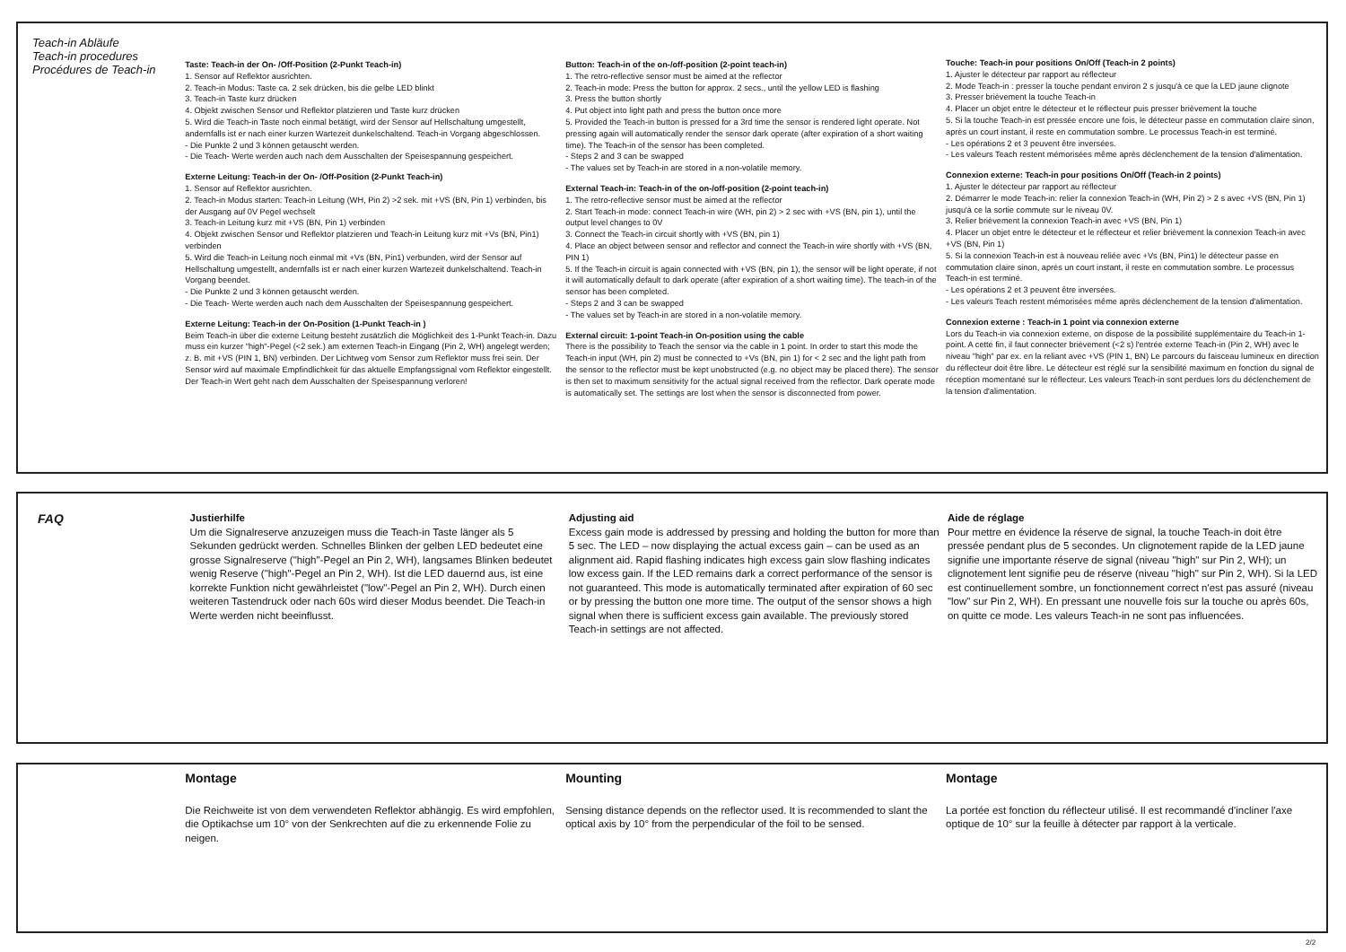Teach-in Abläufe
Teach-in procedures
Procédures de Teach-in
Taste: Teach-in der On- /Off-Position (2-Punkt Teach-in)
1. Sensor auf Reflektor ausrichten.
2. Teach-in Modus: Taste ca. 2 sek drücken, bis die gelbe LED blinkt
3. Teach-in Taste kurz drücken
4. Objekt zwischen Sensor und Reflektor platzieren und Taste kurz drücken
5. Wird die Teach-in Taste noch einmal betätigt, wird der Sensor auf Hellschaltung umgestellt, andernfalls ist er nach einer kurzen Wartezeit dunkelschaltend. Teach-in Vorgang abgeschlossen.
- Die Punkte 2 und 3 können getauscht werden.
- Die Teach- Werte werden auch nach dem Ausschalten der Speisespannung gespeichert.
Externe Leitung: Teach-in der On- /Off-Position (2-Punkt Teach-in)
1. Sensor auf Reflektor ausrichten.
2. Teach-in Modus starten: Teach-in Leitung (WH, Pin 2) >2 sek. mit +VS (BN, Pin 1) verbinden, bis der Ausgang auf 0V Pegel wechselt
3. Teach-in Leitung kurz mit +VS (BN, Pin 1) verbinden
4. Objekt zwischen Sensor und Reflektor platzieren und Teach-in Leitung kurz mit +Vs (BN, Pin1) verbinden
5. Wird die Teach-in Leitung noch einmal mit +Vs (BN, Pin1) verbunden, wird der Sensor auf Hellschaltung umgestellt, andernfalls ist er nach einer kurzen Wartezeit dunkelschaltend. Teach-in Vorgang beendet.
- Die Punkte 2 und 3 können getauscht werden.
- Die Teach- Werte werden auch nach dem Ausschalten der Speisespannung gespeichert.
Externe Leitung: Teach-in der On-Position (1-Punkt Teach-in )
Beim Teach-in über die externe Leitung besteht zusätzlich die Möglichkeit des 1-Punkt Teach-in. Dazu muss ein kurzer "high"-Pegel (<2 sek.) am externen Teach-in Eingang (Pin 2, WH) angelegt werden; z. B. mit +VS (PIN 1, BN) verbinden. Der Lichtweg vom Sensor zum Reflektor muss frei sein. Der Sensor wird auf maximale Empfindlichkeit für das aktuelle Empfangssignal vom Reflektor eingestellt. Der Teach-in Wert geht nach dem Ausschalten der Speisespannung verloren!
Button: Teach-in of the on-/off-position (2-point teach-in)
1. The retro-reflective sensor must be aimed at the reflector
2. Teach-in mode: Press the button for approx. 2 secs., until the yellow LED is flashing
3. Press the button shortly
4. Put object into light path and press the button once more
5. Provided the Teach-in button is pressed for a 3rd time the sensor is rendered light operate. Not pressing again will automatically render the sensor dark operate (after expiration of a short waiting time). The Teach-in of the sensor has been completed.
- Steps 2 and 3 can be swapped
- The values set by Teach-in are stored in a non-volatile memory.
External Teach-in: Teach-in of the on-/off-position (2-point teach-in)
1. The retro-reflective sensor must be aimed at the reflector
2. Start Teach-in mode: connect Teach-in wire (WH, pin 2) > 2 sec with +VS (BN, pin 1), until the output level changes to 0V
3. Connect the Teach-in circuit shortly with +VS (BN, pin 1)
4. Place an object between sensor and reflector and connect the Teach-in wire shortly with +VS (BN, PIN 1)
5. If the Teach-in circuit is again connected with +VS (BN, pin 1), the sensor will be light operate, if not it will automatically default to dark operate (after expiration of a short waiting time). The teach-in of the sensor has been completed.
- Steps 2 and 3 can be swapped
- The values set by Teach-in are stored in a non-volatile memory.
External circuit: 1-point Teach-in On-position using the cable
There is the possibility to Teach the sensor via the cable in 1 point. In order to start this mode the Teach-in input (WH, pin 2) must be connected to +Vs (BN, pin 1) for < 2 sec and the light path from the sensor to the reflector must be kept unobstructed (e.g. no object may be placed there). The sensor is then set to maximum sensitivity for the actual signal received from the reflector. Dark operate mode is automatically set. The settings are lost when the sensor is disconnected from power.
Touche: Teach-in pour positions On/Off (Teach-in 2 points)
1. Ajuster le détecteur par rapport au réflecteur
2. Mode Teach-in : presser la touche pendant environ 2 s jusqu'à ce que la LED jaune clignote
3. Presser brièvement la touche Teach-in
4. Placer un objet entre le détecteur et le réflecteur puis presser brièvement la touche
5. Si la touche Teach-in est pressée encore une fois, le détecteur passe en commutation claire sinon, après un court instant, il reste en commutation sombre. Le processus Teach-in est terminé.
- Les opérations 2 et 3 peuvent être inversées.
- Les valeurs Teach restent mémorisées même après déclenchement de la tension d'alimentation.
Connexion externe: Teach-in pour positions On/Off (Teach-in 2 points)
1. Ajuster le détecteur par rapport au réflecteur
2. Démarrer le mode Teach-in: relier la connexion Teach-in (WH, Pin 2) > 2 s avec +VS (BN, Pin 1) jusqu'à ce la sortie commute sur le niveau 0V.
3. Relier brièvement la connexion Teach-in avec +VS (BN, Pin 1)
4. Placer un objet entre le détecteur et le réflecteur et relier brièvement la connexion Teach-in avec +VS (BN, Pin 1)
5. Si la connexion Teach-in est à nouveau reliée avec +Vs (BN, Pin1) le détecteur passe en commutation claire sinon, après un court instant, il reste en commutation sombre. Le processus Teach-in est terminé.
- Les opérations 2 et 3 peuvent être inversées.
- Les valeurs Teach restent mémorisées même après déclenchement de la tension d'alimentation.
Connexion externe : Teach-in 1 point via connexion externe
Lors du Teach-in via connexion externe, on dispose de la possibilité supplémentaire du Teach-in 1-point. A cette fin, il faut connecter brièvement (<2 s) l'entrée externe Teach-in (Pin 2, WH) avec le niveau "high" par ex. en la reliant avec +VS (PIN 1, BN) Le parcours du faisceau lumineux en direction du réflecteur doit être libre. Le détecteur est réglé sur la sensibilité maximum en fonction du signal de réception momentané sur le réflecteur. Les valeurs Teach-in sont perdues lors du déclenchement de la tension d'alimentation.
FAQ
Justierhilfe
Um die Signalreserve anzuzeigen muss die Teach-in Taste länger als 5 Sekunden gedrückt werden. Schnelles Blinken der gelben LED bedeutet eine grosse Signalreserve ("high"-Pegel an Pin 2, WH), langsames Blinken bedeutet wenig Reserve ("high"-Pegel an Pin 2, WH). Ist die LED dauernd aus, ist eine korrekte Funktion nicht gewährleistet ("low"-Pegel an Pin 2, WH). Durch einen weiteren Tastendruck oder nach 60s wird dieser Modus beendet. Die Teach-in Werte werden nicht beeinflusst.
Adjusting aid
Excess gain mode is addressed by pressing and holding the button for more than 5 sec. The LED – now displaying the actual excess gain – can be used as an alignment aid. Rapid flashing indicates high excess gain slow flashing indicates low excess gain. If the LED remains dark a correct performance of the sensor is not guaranteed. This mode is automatically terminated after expiration of 60 sec or by pressing the button one more time. The output of the sensor shows a high signal when there is sufficient excess gain available. The previously stored Teach-in settings are not affected.
Aide de réglage
Pour mettre en évidence la réserve de signal, la touche Teach-in doit être pressée pendant plus de 5 secondes. Un clignotement rapide de la LED jaune signifie une importante réserve de signal (niveau "high" sur Pin 2, WH); un clignotement lent signifie peu de réserve (niveau "high" sur Pin 2, WH). Si la LED est continuellement sombre, un fonctionnement correct n'est pas assuré (niveau "low" sur Pin 2, WH). En pressant une nouvelle fois sur la touche ou après 60s, on quitte ce mode. Les valeurs Teach-in ne sont pas influencées.
Montage
Die Reichweite ist von dem verwendeten Reflektor abhängig. Es wird empfohlen, die Optikachse um 10° von der Senkrechten auf die zu erkennende Folie zu neigen.
Mounting
Sensing distance depends on the reflector used. It is recommended to slant the optical axis by 10° from the perpendicular of the foil to be sensed.
Montage
La portée est fonction du réflecteur utilisé. Il est recommandé d'incliner l'axe optique de 10° sur la feuille à détecter par rapport à la verticale.
2/2